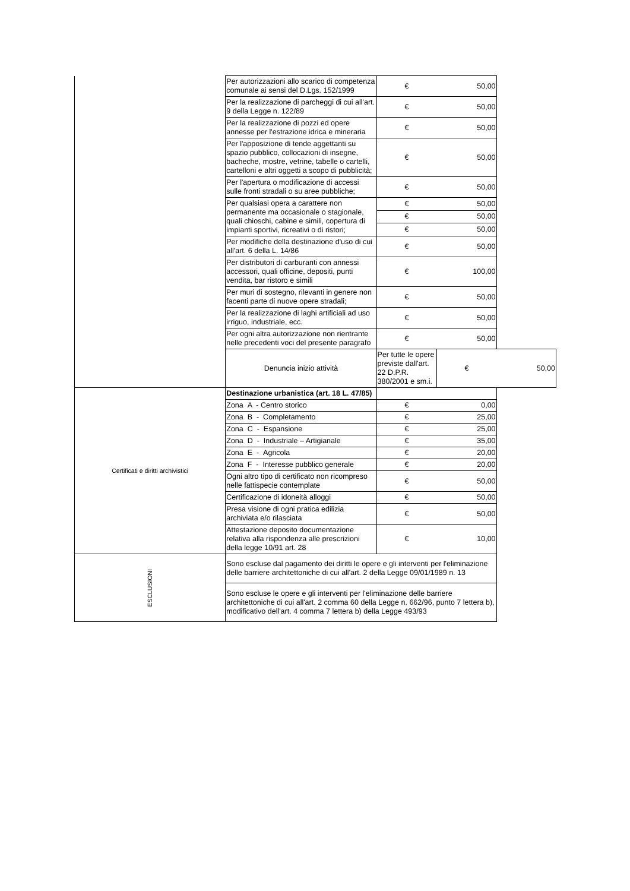| | Per autorizzazioni allo scarico di competenza comunale ai sensi del D.Lgs. 152/1999 | € | 50,00 | |
| | Per la realizzazione di parcheggi di cui all'art. 9 della Legge n. 122/89 | € | 50,00 | |
| | Per la realizzazione di pozzi ed opere annesse per l'estrazione idrica e mineraria | € | 50,00 | |
| | Per l'apposizione di tende aggettanti su spazio pubblico, collocazioni di insegne, bacheche, mostre, vetrine, tabelle o cartelli, cartelloni e altri oggetti a scopo di pubblicità; | € | 50,00 | |
| | Per l'apertura o modificazione di accessi sulle fronti stradali o su aree pubbliche; | € | 50,00 | |
| | Per qualsiasi opera a carattere non permanente ma occasionale o stagionale, quali chioschi, cabine e simili, copertura di impianti sportivi, ricreativi o di ristori; | € | 50,00 | |
| | | € | 50,00 | |
| | | € | 50,00 | |
| | Per modifiche della destinazione d'uso di cui all'art. 6 della L. 14/86 | € | 50,00 | |
| | Per distributori di carburanti con annessi accessori, quali officine, depositi, punti vendita, bar ristoro e simili | € | 100,00 | |
| | Per muri di sostegno, rilevanti in genere non facenti parte di nuove opere stradali; | € | 50,00 | |
| | Per la realizzazione di laghi artificiali ad uso irriguo, industriale, ecc. | € | 50,00 | |
| | Per ogni altra autorizzazione non rientrante nelle precedenti voci del presente paragrafo | € | 50,00 | |
| | Denuncia inizio attività | Per tutte le opere previste dall'art. 22 D.P.R. 380/2001 e sm.i. | € | 50,00 |
| Certificati e diritti archivistici | Destinazione urbanistica (art. 18 L. 47/85) | | | |
| | Zona A - Centro storico | € | 0,00 | |
| | Zona B - Completamento | € | 25,00 | |
| | Zona C - Espansione | € | 25,00 | |
| | Zona D - Industriale – Artigianale | € | 35,00 | |
| | Zona E - Agricola | € | 20,00 | |
| | Zona F - Interesse pubblico generale | € | 20,00 | |
| | Ogni altro tipo di certificato non ricompreso nelle fattispecie contemplate | € | 50,00 | |
| | Certificazione di idoneità alloggi | € | 50,00 | |
| | Presa visione di ogni pratica edilizia archiviata e/o rilasciata | € | 50,00 | |
| | Attestazione deposito documentazione relativa alla rispondenza alle prescrizioni della legge 10/91 art. 28 | € | 10,00 | |
| ESCLUSIONI | Sono escluse dal pagamento dei diritti le opere e gli interventi per l'eliminazione delle barriere architettoniche di cui all'art. 2 della Legge 09/01/1989 n. 13 | | | |
| | Sono escluse le opere e gli interventi per l'eliminazione delle barriere architettoniche di cui all'art. 2 comma 60 della Legge n. 662/96, punto 7 lettera b), modificativo dell'art. 4 comma 7 lettera b) della Legge 493/93 | | | |